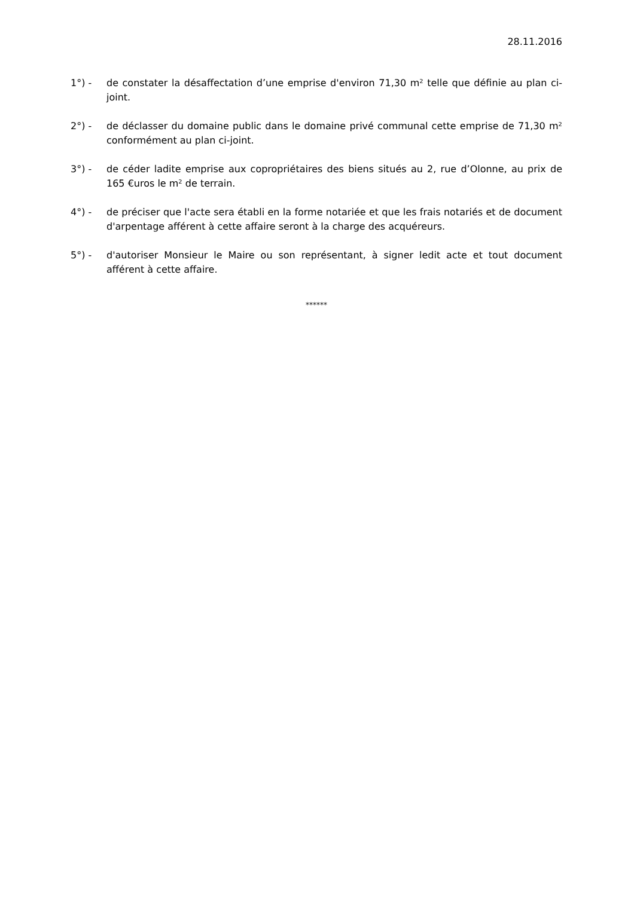28.11.2016
1°) - de constater la désaffectation d’une emprise d'environ 71,30 m² telle que définie au plan ci-joint.
2°) - de déclasser du domaine public dans le domaine privé communal cette emprise de 71,30 m² conformément au plan ci-joint.
3°) - de céder ladite emprise aux copropriétaires des biens situés au 2, rue d’Olonne, au prix de 165 €uros le m² de terrain.
4°) - de préciser que l'acte sera établi en la forme notariée et que les frais notariés et de document d'arpentage afférent à cette affaire seront à la charge des acquéreurs.
5°) - d'autoriser Monsieur le Maire ou son représentant, à signer ledit acte et tout document afférent à cette affaire.
******